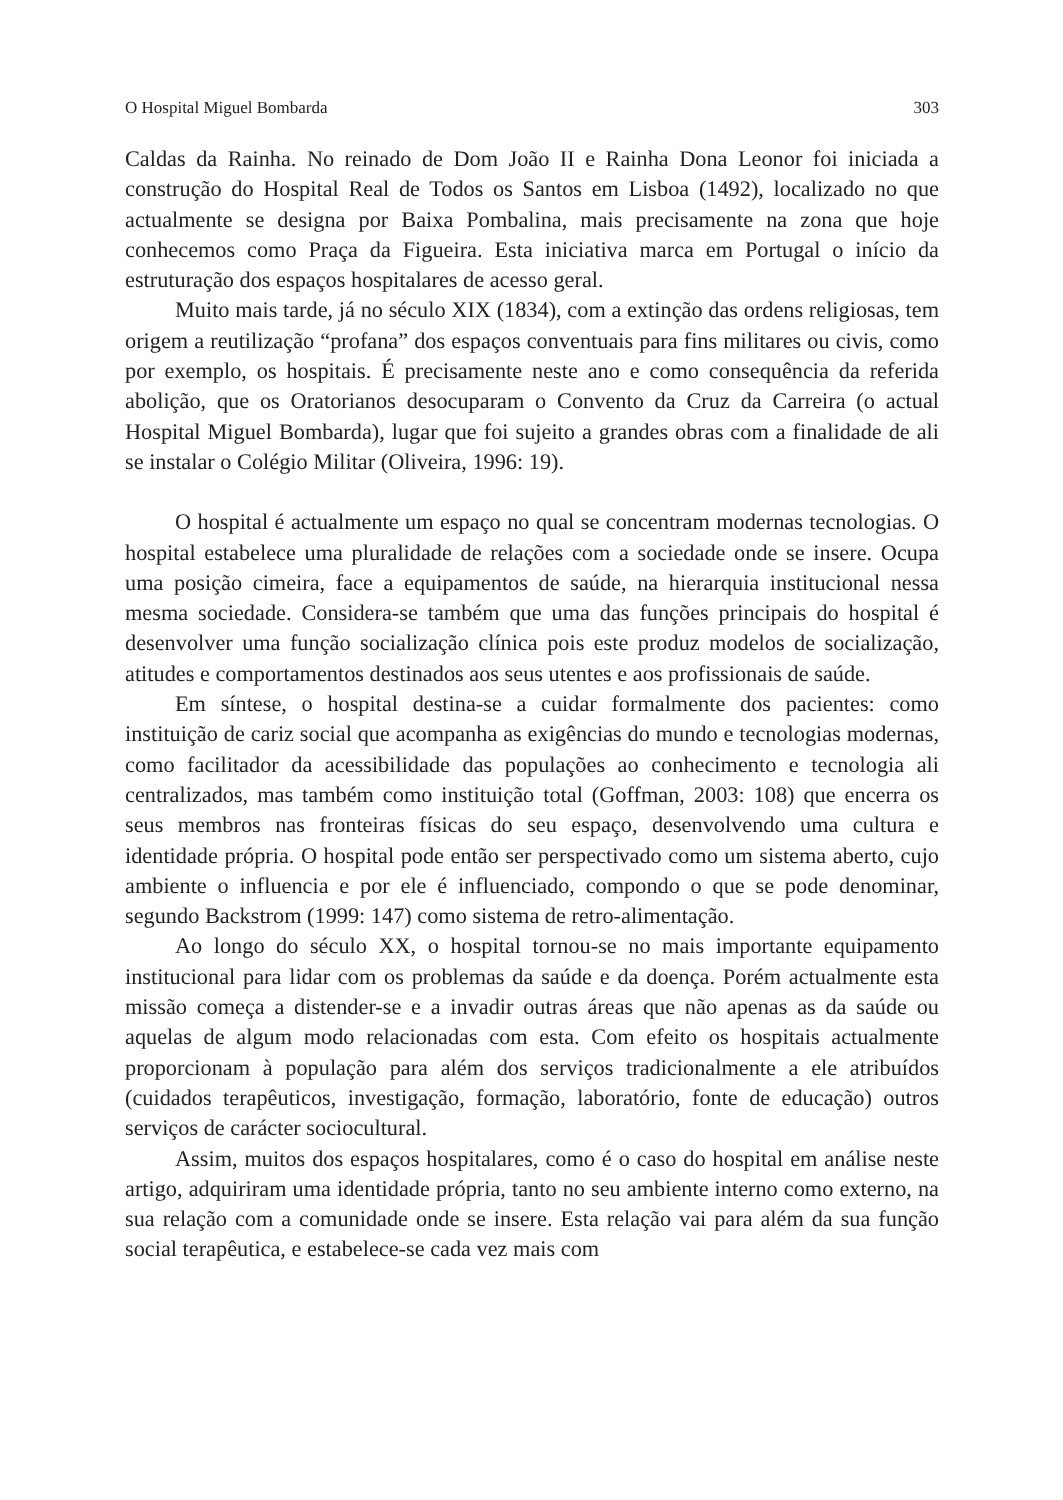O Hospital Miguel Bombarda 303
Caldas da Rainha. No reinado de Dom João II e Rainha Dona Leonor foi iniciada a construção do Hospital Real de Todos os Santos em Lisboa (1492), localizado no que actualmente se designa por Baixa Pombalina, mais precisamente na zona que hoje conhecemos como Praça da Figueira. Esta iniciativa marca em Portugal o início da estruturação dos espaços hospitalares de acesso geral.
Muito mais tarde, já no século XIX (1834), com a extinção das ordens religiosas, tem origem a reutilização “profana” dos espaços conventuais para fins militares ou civis, como por exemplo, os hospitais. É precisamente neste ano e como consequência da referida abolição, que os Oratorianos desocuparam o Convento da Cruz da Carreira (o actual Hospital Miguel Bombarda), lugar que foi sujeito a grandes obras com a finalidade de ali se instalar o Colégio Militar (Oliveira, 1996: 19).
O hospital é actualmente um espaço no qual se concentram modernas tecnologias. O hospital estabelece uma pluralidade de relações com a sociedade onde se insere. Ocupa uma posição cimeira, face a equipamentos de saúde, na hierarquia institucional nessa mesma sociedade. Considera-se também que uma das funções principais do hospital é desenvolver uma função socialização clínica pois este produz modelos de socialização, atitudes e comportamentos destinados aos seus utentes e aos profissionais de saúde.
Em síntese, o hospital destina-se a cuidar formalmente dos pacientes: como instituição de cariz social que acompanha as exigências do mundo e tecnologias modernas, como facilitador da acessibilidade das populações ao conhecimento e tecnologia ali centralizados, mas também como instituição total (Goffman, 2003: 108) que encerra os seus membros nas fronteiras físicas do seu espaço, desenvolvendo uma cultura e identidade própria. O hospital pode então ser perspectivado como um sistema aberto, cujo ambiente o influencia e por ele é influenciado, compondo o que se pode denominar, segundo Backstrom (1999: 147) como sistema de retro-alimentação.
Ao longo do século XX, o hospital tornou-se no mais importante equipamento institucional para lidar com os problemas da saúde e da doença. Porém actualmente esta missão começa a distender-se e a invadir outras áreas que não apenas as da saúde ou aquelas de algum modo relacionadas com esta. Com efeito os hospitais actualmente proporcionam à população para além dos serviços tradicionalmente a ele atribuídos (cuidados terapêuticos, investigação, formação, laboratório, fonte de educação) outros serviços de carácter sociocultural.
Assim, muitos dos espaços hospitalares, como é o caso do hospital em análise neste artigo, adquiriram uma identidade própria, tanto no seu ambiente interno como externo, na sua relação com a comunidade onde se insere. Esta relação vai para além da sua função social terapêutica, e estabelece-se cada vez mais com